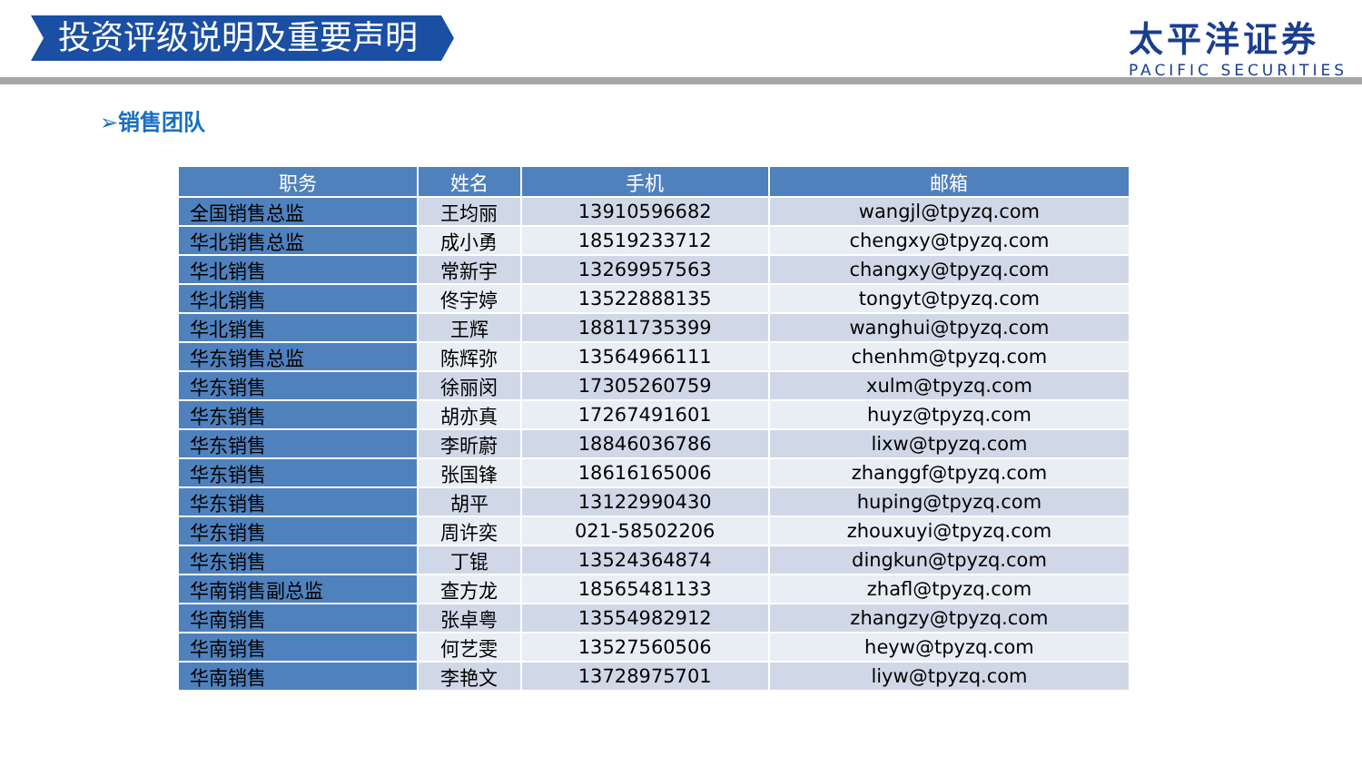投资评级说明及重要声明
太平洋证券
PACIFIC SECURITIES
➢销售团队
| 职务 | 姓名 | 手机 | 邮箱 |
| --- | --- | --- | --- |
| 全国销售总监 | 王均丽 | 13910596682 | wangjl@tpyzq.com |
| 华北销售总监 | 成小勇 | 18519233712 | chengxy@tpyzq.com |
| 华北销售 | 常新宇 | 13269957563 | changxy@tpyzq.com |
| 华北销售 | 佟宇婷 | 13522888135 | tongyt@tpyzq.com |
| 华北销售 | 王辉 | 18811735399 | wanghui@tpyzq.com |
| 华东销售总监 | 陈辉弥 | 13564966111 | chenhm@tpyzq.com |
| 华东销售 | 徐丽闵 | 17305260759 | xulm@tpyzq.com |
| 华东销售 | 胡亦真 | 17267491601 | huyz@tpyzq.com |
| 华东销售 | 李昕蔚 | 18846036786 | lixw@tpyzq.com |
| 华东销售 | 张国锋 | 18616165006 | zhanggf@tpyzq.com |
| 华东销售 | 胡平 | 13122990430 | huping@tpyzq.com |
| 华东销售 | 周许奕 | 021-58502206 | zhouxuyi@tpyzq.com |
| 华东销售 | 丁锟 | 13524364874 | dingkun@tpyzq.com |
| 华南销售副总监 | 查方龙 | 18565481133 | zhafl@tpyzq.com |
| 华南销售 | 张卓粤 | 13554982912 | zhangzy@tpyzq.com |
| 华南销售 | 何艺雯 | 13527560506 | heyw@tpyzq.com |
| 华南销售 | 李艳文 | 13728975701 | liyw@tpyzq.com |